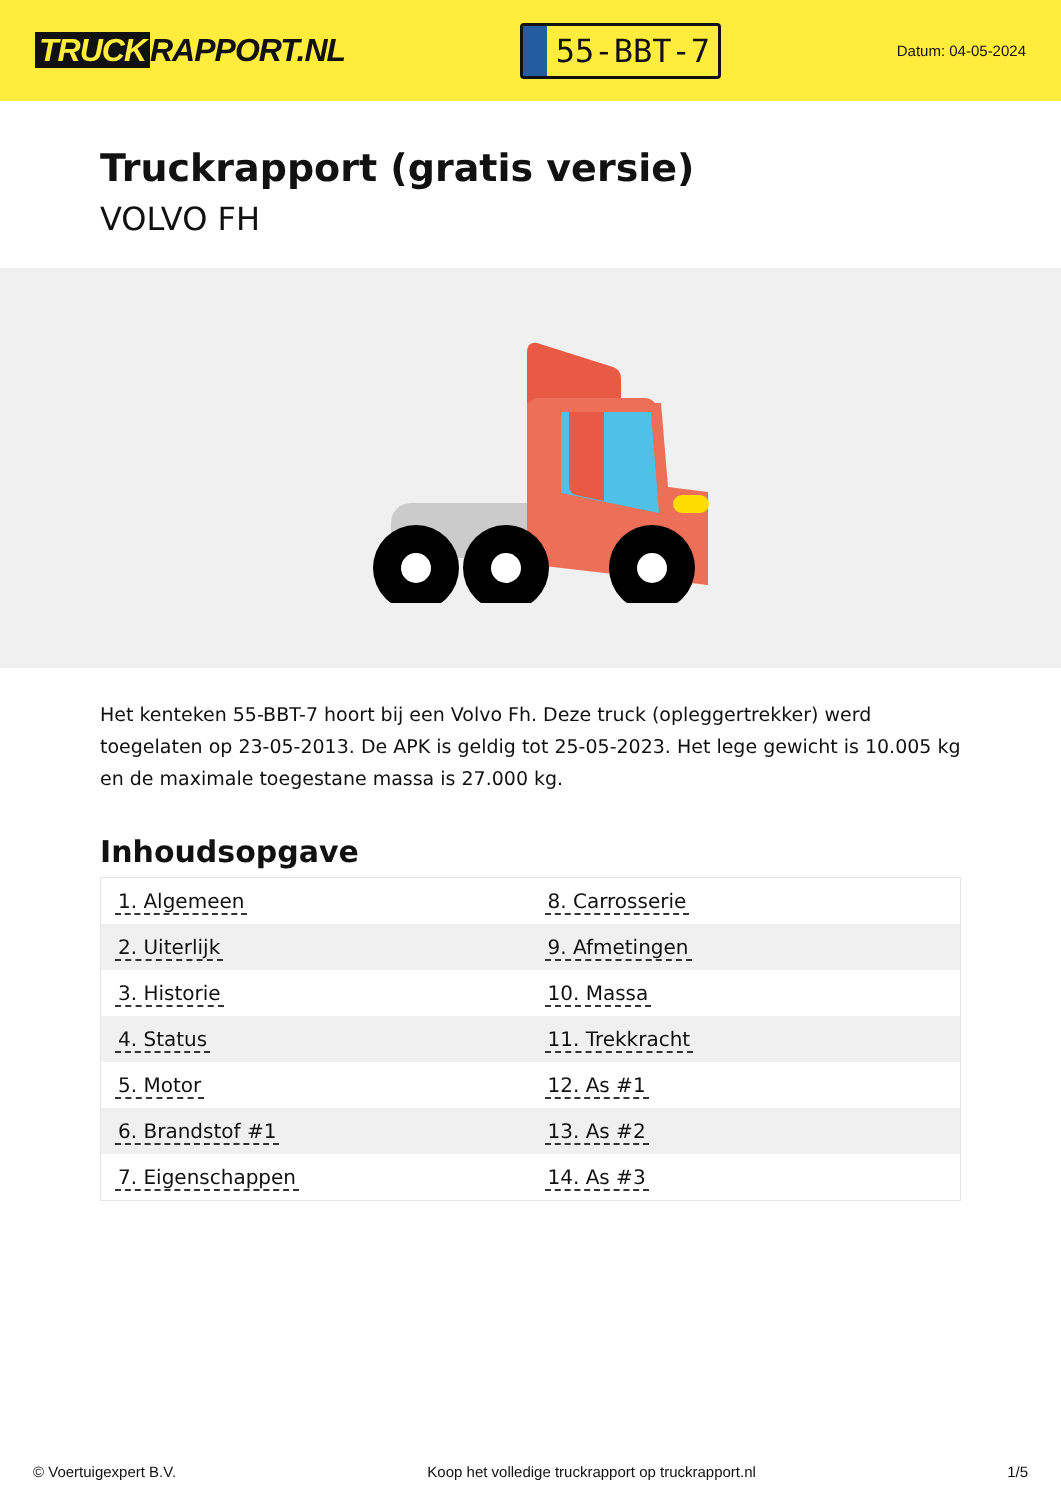TRUCK RAPPORT.NL
55-BBT-7
Datum: 04-05-2024
Truckrapport (gratis versie)
VOLVO FH
Het kenteken 55-BBT-7 hoort bij een Volvo Fh. Deze truck (opleggertrekker) werd toegelaten op 23-05-2013. De APK is geldig tot 25-05-2023. Het lege gewicht is 10.005 kg en de maximale toegestane massa is 27.000 kg.
Inhoudsopgave
| 1. Algemeen | 8. Carrosserie |
| 2. Uiterlijk | 9. Afmetingen |
| 3. Historie | 10. Massa |
| 4. Status | 11. Trekkracht |
| 5. Motor | 12. As #1 |
| 6. Brandstof #1 | 13. As #2 |
| 7. Eigenschappen | 14. As #3 |
© Voertuigexpert B.V. Koop het volledige truckrapport op truckrapport.nl
1/5